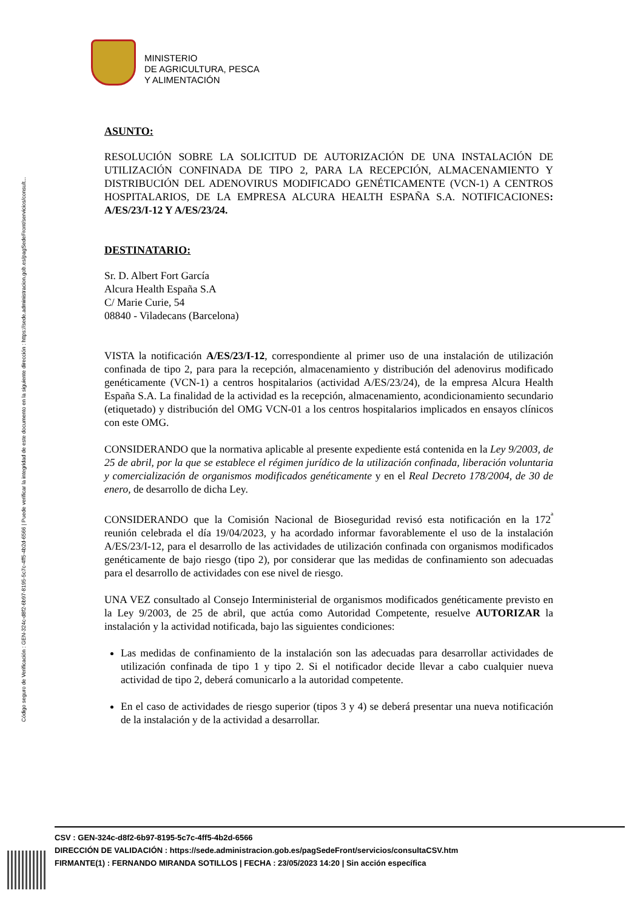Código seguro de Verificación : GEN-324c-d8f2-6b97-8195-5c7c-4ff5-4b2d-6566 | Puede verificar la integridad de este documento en la siguiente dirección : https://sede.administracion.gob.es/pagSedeFront/servicios/consult...
MINISTERIO
DE AGRICULTURA, PESCA
Y ALIMENTACIÓN
ASUNTO:
RESOLUCIÓN SOBRE LA SOLICITUD DE AUTORIZACIÓN DE UNA INSTALACIÓN DE UTILIZACIÓN CONFINADA DE TIPO 2, PARA LA RECEPCIÓN, ALMACENAMIENTO Y DISTRIBUCIÓN DEL ADENOVIRUS MODIFICADO GENÉTICAMENTE (VCN-1) A CENTROS HOSPITALARIOS, DE LA EMPRESA ALCURA HEALTH ESPAÑA S.A. NOTIFICACIONES: A/ES/23/I-12 Y A/ES/23/24.
DESTINATARIO:
Sr. D. Albert Fort García
Alcura Health España S.A
C/ Marie Curie, 54
08840 - Viladecans (Barcelona)
VISTA la notificación A/ES/23/I-12, correspondiente al primer uso de una instalación de utilización confinada de tipo 2, para para la recepción, almacenamiento y distribución del adenovirus modificado genéticamente (VCN-1) a centros hospitalarios (actividad A/ES/23/24), de la empresa Alcura Health España S.A. La finalidad de la actividad es la recepción, almacenamiento, acondicionamiento secundario (etiquetado) y distribución del OMG VCN-01 a los centros hospitalarios implicados en ensayos clínicos con este OMG.
CONSIDERANDO que la normativa aplicable al presente expediente está contenida en la Ley 9/2003, de 25 de abril, por la que se establece el régimen jurídico de la utilización confinada, liberación voluntaria y comercialización de organismos modificados genéticamente y en el Real Decreto 178/2004, de 30 de enero, de desarrollo de dicha Ley.
CONSIDERANDO que la Comisión Nacional de Bioseguridad revisó esta notificación en la 172<sup>ª</sup> reunión celebrada el día 19/04/2023, y ha acordado informar favorablemente el uso de la instalación A/ES/23/I-12, para el desarrollo de las actividades de utilización confinada con organismos modificados genéticamente de bajo riesgo (tipo 2), por considerar que las medidas de confinamiento son adecuadas para el desarrollo de actividades con ese nivel de riesgo.
UNA VEZ consultado al Consejo Interministerial de organismos modificados genéticamente previsto en la Ley 9/2003, de 25 de abril, que actúa como Autoridad Competente, resuelve AUTORIZAR la instalación y la actividad notificada, bajo las siguientes condiciones:
Las medidas de confinamiento de la instalación son las adecuadas para desarrollar actividades de utilización confinada de tipo 1 y tipo 2. Si el notificador decide llevar a cabo cualquier nueva actividad de tipo 2, deberá comunicarlo a la autoridad competente.
En el caso de actividades de riesgo superior (tipos 3 y 4) se deberá presentar una nueva notificación de la instalación y de la actividad a desarrollar.
CSV : GEN-324c-d8f2-6b97-8195-5c7c-4ff5-4b2d-6566
DIRECCIÓN DE VALIDACIÓN : https://sede.administracion.gob.es/pagSedeFront/servicios/consultaCSV.htm
FIRMANTE(1) : FERNANDO MIRANDA SOTILLOS | FECHA : 23/05/2023 14:20 | Sin acción específica